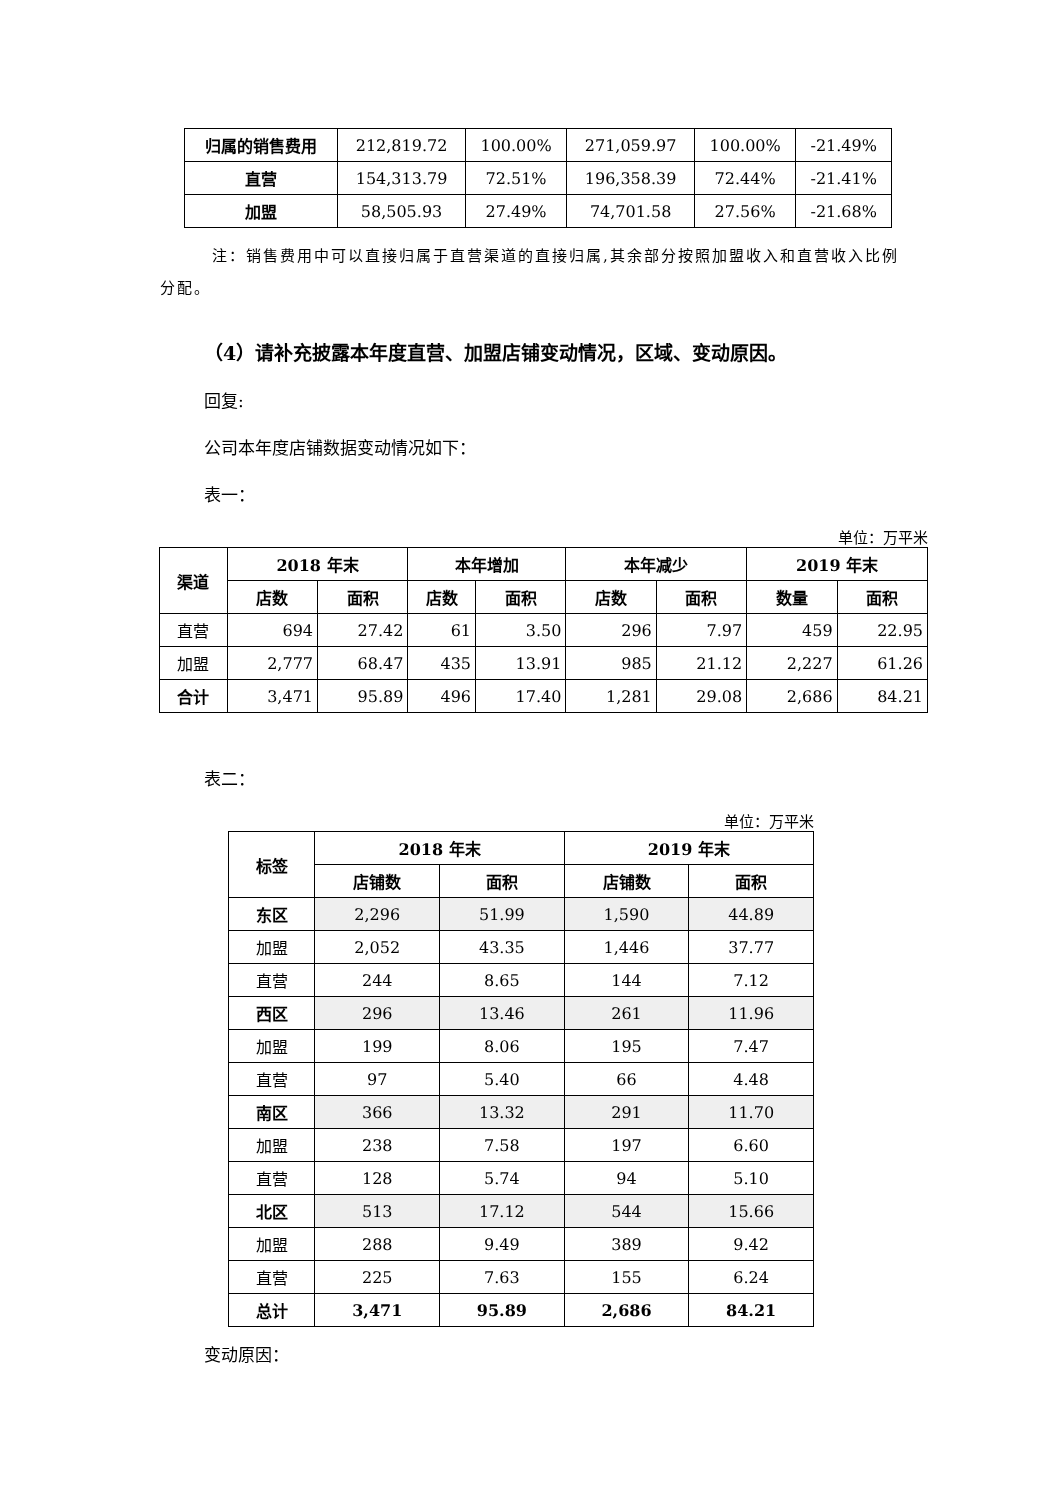| 归属的销售费用 | 212,819.72 | 100.00% | 271,059.97 | 100.00% | -21.49% |
| 直营 | 154,313.79 | 72.51% | 196,358.39 | 72.44% | -21.41% |
| 加盟 | 58,505.93 | 27.49% | 74,701.58 | 27.56% | -21.68% |
注：销售费用中可以直接归属于直营渠道的直接归属,其余部分按照加盟收入和直营收入比例分配。
（4）请补充披露本年度直营、加盟店铺变动情况，区域、变动原因。
回复:
公司本年度店铺数据变动情况如下：
表一：
单位：万平米
| 渠道 | 2018 年末 | | 本年增加 | | 本年减少 | | 2019 年末 | |
| --- | --- | --- | --- | --- | --- | --- | --- | --- |
| | 店数 | 面积 | 店数 | 面积 | 店数 | 面积 | 数量 | 面积 |
| 直营 | 694 | 27.42 | 61 | 3.50 | 296 | 7.97 | 459 | 22.95 |
| 加盟 | 2,777 | 68.47 | 435 | 13.91 | 985 | 21.12 | 2,227 | 61.26 |
| 合计 | 3,471 | 95.89 | 496 | 17.40 | 1,281 | 29.08 | 2,686 | 84.21 |
表二：
单位：万平米
| 标签 | 2018 年末 | | 2019 年末 | |
| --- | --- | --- | --- | --- |
| | 店铺数 | 面积 | 店铺数 | 面积 |
| 东区 | 2,296 | 51.99 | 1,590 | 44.89 |
| 加盟 | 2,052 | 43.35 | 1,446 | 37.77 |
| 直营 | 244 | 8.65 | 144 | 7.12 |
| 西区 | 296 | 13.46 | 261 | 11.96 |
| 加盟 | 199 | 8.06 | 195 | 7.47 |
| 直营 | 97 | 5.40 | 66 | 4.48 |
| 南区 | 366 | 13.32 | 291 | 11.70 |
| 加盟 | 238 | 7.58 | 197 | 6.60 |
| 直营 | 128 | 5.74 | 94 | 5.10 |
| 北区 | 513 | 17.12 | 544 | 15.66 |
| 加盟 | 288 | 9.49 | 389 | 9.42 |
| 直营 | 225 | 7.63 | 155 | 6.24 |
| 总计 | 3,471 | 95.89 | 2,686 | 84.21 |
变动原因：